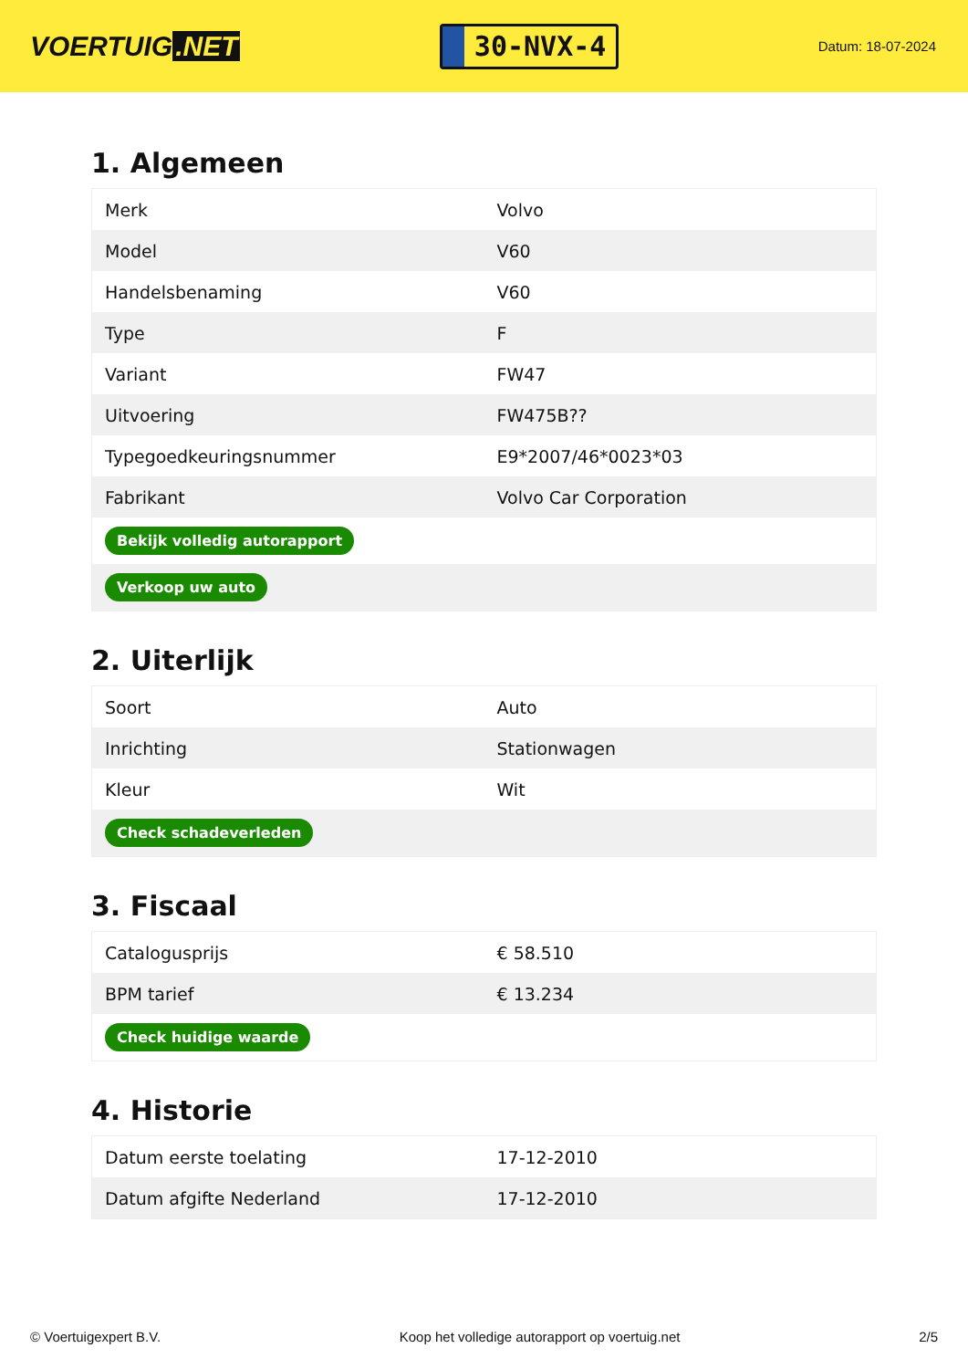VOERTUIG.NET
30-NVX-4
Datum: 18-07-2024
1. Algemeen
| Merk | Volvo |
| Model | V60 |
| Handelsbenaming | V60 |
| Type | F |
| Variant | FW47 |
| Uitvoering | FW475B?? |
| Typegoedkeuringsnummer | E9*2007/46*0023*03 |
| Fabrikant | Volvo Car Corporation |
| Bekijk volledig autorapport | |
| Verkoop uw auto | |
2. Uiterlijk
| Soort | Auto |
| Inrichting | Stationwagen |
| Kleur | Wit |
| Check schadeverleden | |
3. Fiscaal
| Catalogusprijs | € 58.510 |
| BPM tarief | € 13.234 |
| Check huidige waarde | |
4. Historie
| Datum eerste toelating | 17-12-2010 |
| Datum afgifte Nederland | 17-12-2010 |
© Voertuigexpert B.V. Koop het volledige autorapport op voertuig.net 2/5